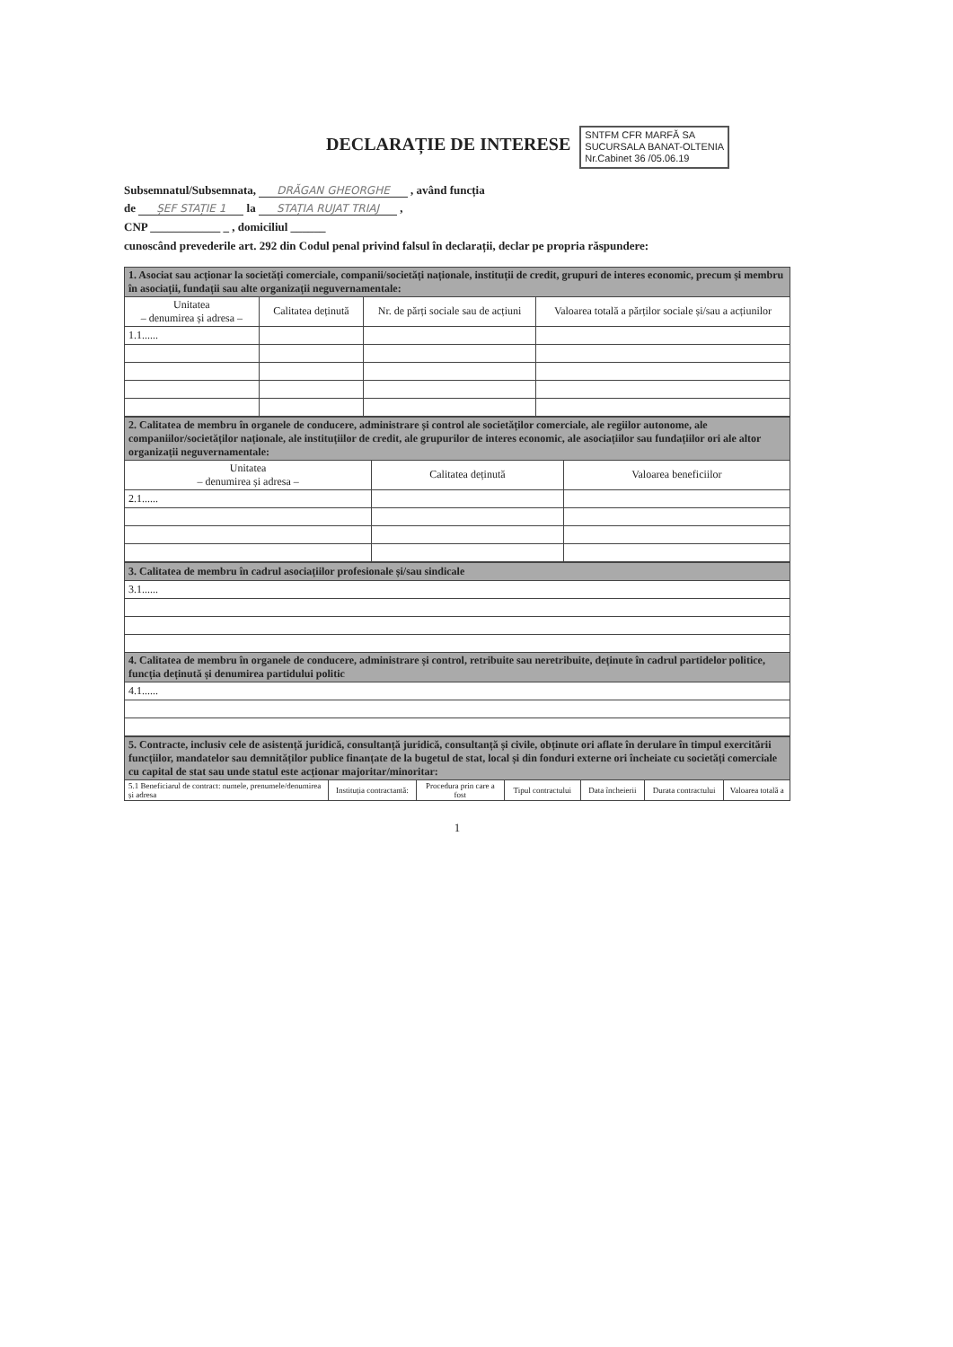DECLARAȚIE DE INTERESE
SNTFM CFR MARFĂ SA
SUCURSALA BANAT-OLTENIA
Nr.Cabinet 36 /05.06.19
Subsemnatul/Subsemnata, DRĂGAN GHEORGHE , având funcția
de ȘEF STAȚIE 1 la STAȚIA RUJAT TRIAJ ,
CNP ____________ _ , domiciliul ______
cunoscând prevederile art. 292 din Codul penal privind falsul în declarații, declar pe propria răspundere:
| 1. Asociat sau acționar la societăți comerciale, companii/societăți naționale, instituții de credit, grupuri de interes economic, precum și membru în asociații, fundații sau alte organizații neguvernamentale: | | | |
| Unitatea – denumirea și adresa – | Calitatea deținută | Nr. de părți sociale sau de acțiuni | Valoarea totală a părților sociale și/sau a acțiunilor |
| 1.1...... | | | |
| 2. Calitatea de membru în organele de conducere, administrare și control ale societăților comerciale, ale regiilor autonome, ale companiilor/societăților naționale, ale instituțiilor de credit, ale grupurilor de interes economic, ale asociațiilor sau fundațiilor ori ale altor organizații neguvernamentale: | | |
| Unitatea – denumirea și adresa – | Calitatea deținută | Valoarea beneficiilor |
| 2.1...... | | |
| 3. Calitatea de membru în cadrul asociațiilor profesionale și/sau sindicale |
| 3.1...... |
| 4. Calitatea de membru în organele de conducere, administrare și control, retribuite sau neretribuite, deținute în cadrul partidelor politice, funcția deținută și denumirea partidului politic |
| 4.1...... |
| 5. Contracte, inclusiv cele de asistență juridică, consultanță juridică, consultanță și civile, obținute ori aflate în derulare în timpul exercitării funcțiilor, mandatelor sau demnităților publice finanțate de la bugetul de stat, local și din fonduri externe ori încheiate cu societăți comerciale cu capital de stat sau unde statul este acționar majoritar/minoritar: | | | | | | |
| 5.1 Beneficiarul de contract: numele, prenumele/denumirea și adresa | Instituția contractantă: | Procedura prin care a fost | Tipul contractului | Data încheierii | Durata contractului | Valoarea totală a |
1